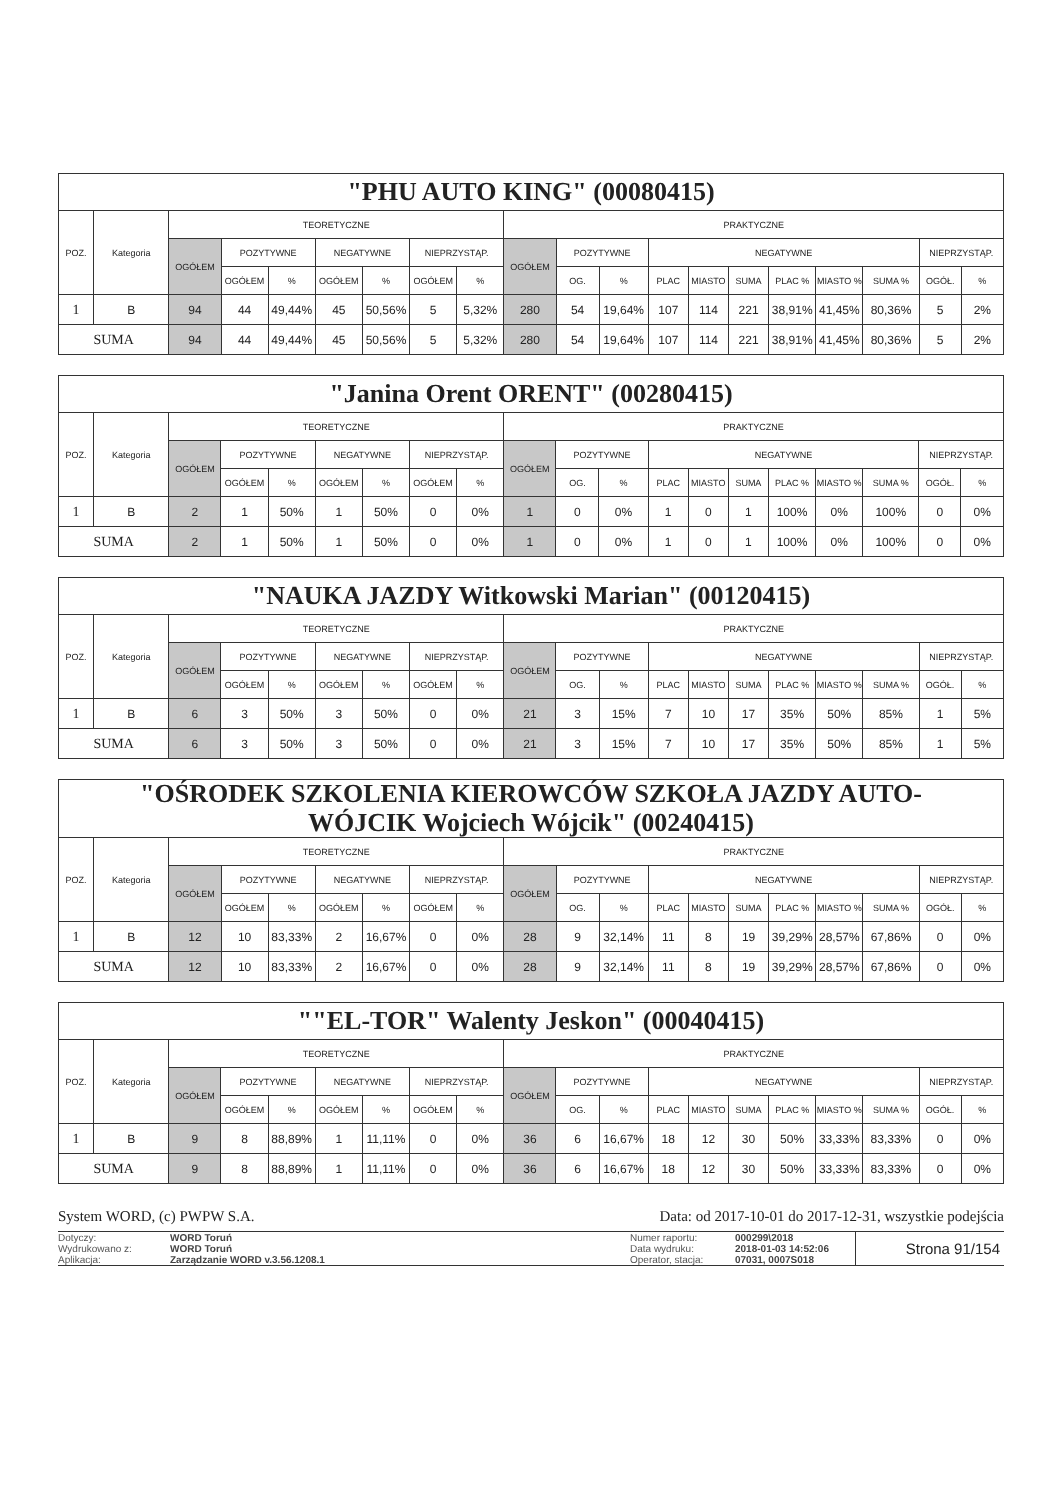| "PHU AUTO KING" (00080415) | | | | | | | | | | | | | | | | | | | |
| --- | --- | --- | --- | --- | --- | --- | --- | --- | --- | --- | --- | --- | --- | --- | --- | --- | --- | --- | --- |
| POZ. | Kategoria | TEORETYCZNE | | | | | | | PRAKTYCZNE | | | | | | | | | | |
| | | OGÓŁEM | POZYTYWNE | | NEGATYWNE | | NIEPRZYSTĄP. | | OGÓŁEM | POZYTYWNE | | NEGATYWNE | | | | | | NIEPRZYSTĄP. | |
| | | | OGÓŁEM | % | OGÓŁEM | % | OGÓŁEM | % | | OG. | % | PLAC | MIASTO | SUMA | PLAC % | MIASTO % | SUMA % | OGÓŁ. | % |
| 1 | B | 94 | 44 | 49,44% | 45 | 50,56% | 5 | 5,32% | 280 | 54 | 19,64% | 107 | 114 | 221 | 38,91% | 41,45% | 80,36% | 5 | 2% |
| SUMA | | 94 | 44 | 49,44% | 45 | 50,56% | 5 | 5,32% | 280 | 54 | 19,64% | 107 | 114 | 221 | 38,91% | 41,45% | 80,36% | 5 | 2% |
| "Janina Orent ORENT" (00280415) | | | | | | | | | | | | | | | | | | | |
| --- | --- | --- | --- | --- | --- | --- | --- | --- | --- | --- | --- | --- | --- | --- | --- | --- | --- | --- | --- |
| POZ. | Kategoria | TEORETYCZNE | | | | | | | PRAKTYCZNE | | | | | | | | | | |
| | | OGÓŁEM | POZYTYWNE | | NEGATYWNE | | NIEPRZYSTĄP. | | OGÓŁEM | POZYTYWNE | | NEGATYWNE | | | | | | NIEPRZYSTĄP. | |
| | | | OGÓŁEM | % | OGÓŁEM | % | OGÓŁEM | % | | OG. | % | PLAC | MIASTO | SUMA | PLAC % | MIASTO % | SUMA % | OGÓŁ. | % |
| 1 | B | 2 | 1 | 50% | 1 | 50% | 0 | 0% | 1 | 0 | 0% | 1 | 0 | 1 | 100% | 0% | 100% | 0 | 0% |
| SUMA | | 2 | 1 | 50% | 1 | 50% | 0 | 0% | 1 | 0 | 0% | 1 | 0 | 1 | 100% | 0% | 100% | 0 | 0% |
| "NAUKA JAZDY Witkowski Marian" (00120415) | | | | | | | | | | | | | | | | | | | |
| --- | --- | --- | --- | --- | --- | --- | --- | --- | --- | --- | --- | --- | --- | --- | --- | --- | --- | --- | --- |
| POZ. | Kategoria | TEORETYCZNE | | | | | | | PRAKTYCZNE | | | | | | | | | | |
| | | OGÓŁEM | POZYTYWNE | | NEGATYWNE | | NIEPRZYSTĄP. | | OGÓŁEM | POZYTYWNE | | NEGATYWNE | | | | | | NIEPRZYSTĄP. | |
| | | | OGÓŁEM | % | OGÓŁEM | % | OGÓŁEM | % | | OG. | % | PLAC | MIASTO | SUMA | PLAC % | MIASTO % | SUMA % | OGÓŁ. | % |
| 1 | B | 6 | 3 | 50% | 3 | 50% | 0 | 0% | 21 | 3 | 15% | 7 | 10 | 17 | 35% | 50% | 85% | 1 | 5% |
| SUMA | | 6 | 3 | 50% | 3 | 50% | 0 | 0% | 21 | 3 | 15% | 7 | 10 | 17 | 35% | 50% | 85% | 1 | 5% |
| "OŚRODEK SZKOLENIA KIEROWCÓW SZKOŁA JAZDY AUTO- WÓJCIK Wojciech Wójcik" (00240415) | | | | | | | | | | | | | | | | | | | |
| --- | --- | --- | --- | --- | --- | --- | --- | --- | --- | --- | --- | --- | --- | --- | --- | --- | --- | --- | --- |
| POZ. | Kategoria | TEORETYCZNE | | | | | | | PRAKTYCZNE | | | | | | | | | | |
| | | OGÓŁEM | POZYTYWNE | | NEGATYWNE | | NIEPRZYSTĄP. | | OGÓŁEM | POZYTYWNE | | NEGATYWNE | | | | | | NIEPRZYSTĄP. | |
| | | | OGÓŁEM | % | OGÓŁEM | % | OGÓŁEM | % | | OG. | % | PLAC | MIASTO | SUMA | PLAC % | MIASTO % | SUMA % | OGÓŁ. | % |
| 1 | B | 12 | 10 | 83,33% | 2 | 16,67% | 0 | 0% | 28 | 9 | 32,14% | 11 | 8 | 19 | 39,29% | 28,57% | 67,86% | 0 | 0% |
| SUMA | | 12 | 10 | 83,33% | 2 | 16,67% | 0 | 0% | 28 | 9 | 32,14% | 11 | 8 | 19 | 39,29% | 28,57% | 67,86% | 0 | 0% |
| ""EL-TOR" Walenty Jeskon" (00040415) | | | | | | | | | | | | | | | | | | | |
| --- | --- | --- | --- | --- | --- | --- | --- | --- | --- | --- | --- | --- | --- | --- | --- | --- | --- | --- | --- |
| POZ. | Kategoria | TEORETYCZNE | | | | | | | PRAKTYCZNE | | | | | | | | | | |
| | | OGÓŁEM | POZYTYWNE | | NEGATYWNE | | NIEPRZYSTĄP. | | OGÓŁEM | POZYTYWNE | | NEGATYWNE | | | | | | NIEPRZYSTĄP. | |
| | | | OGÓŁEM | % | OGÓŁEM | % | OGÓŁEM | % | | OG. | % | PLAC | MIASTO | SUMA | PLAC % | MIASTO % | SUMA % | OGÓŁ. | % |
| 1 | B | 9 | 8 | 88,89% | 1 | 11,11% | 0 | 0% | 36 | 6 | 16,67% | 18 | 12 | 30 | 50% | 33,33% | 83,33% | 0 | 0% |
| SUMA | | 9 | 8 | 88,89% | 1 | 11,11% | 0 | 0% | 36 | 6 | 16,67% | 18 | 12 | 30 | 50% | 33,33% | 83,33% | 0 | 0% |
System WORD, (c) PWPW S.A. Data: od 2017-10-01 do 2017-12-31, wszystkie podejścia
Dotyczy:
Wydrukowano z:
Aplikacja:
WORD Toruń
WORD Toruń
Zarządzanie WORD v.3.56.1208.1
Numer raportu:
Data wydruku:
Operator, stacja:
000299\2018
2018-01-03 14:52:06
07031, 0007S018
Strona 91/154